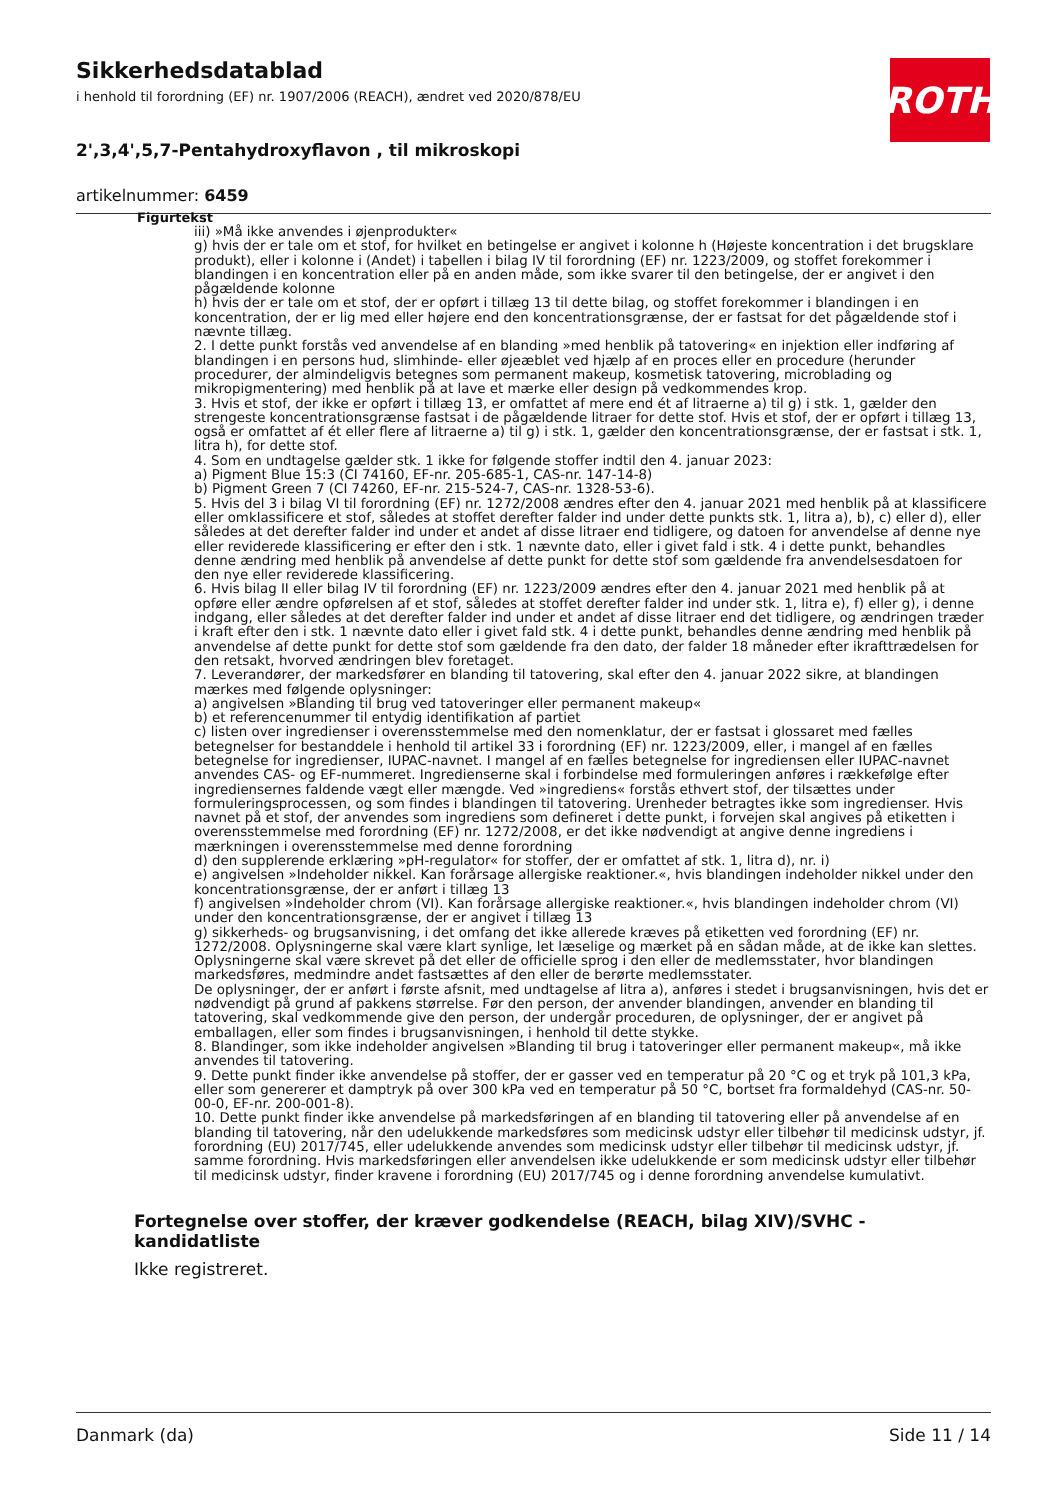Sikkerhedsdatablad
i henhold til forordning (EF) nr. 1907/2006 (REACH), ændret ved 2020/878/EU
2',3,4',5,7-Pentahydroxyflavon , til mikroskopi
artikelnummer: 6459
ROTH
Figurtekst
iii) »Må ikke anvendes i øjenprodukter«
g) hvis der er tale om et stof, for hvilket en betingelse er angivet i kolonne h (Højeste koncentration i det brugsklare produkt), eller i kolonne i (Andet) i tabellen i bilag IV til forordning (EF) nr. 1223/2009, og stoffet forekommer i blandingen i en koncentration eller på en anden måde, som ikke svarer til den betingelse, der er angivet i den pågældende kolonne
h) hvis der er tale om et stof, der er opført i tillæg 13 til dette bilag, og stoffet forekommer i blandingen i en koncentration, der er lig med eller højere end den koncentrationsgrænse, der er fastsat for det pågældende stof i nævnte tillæg.
2. I dette punkt forstås ved anvendelse af en blanding »med henblik på tatovering« en injektion eller indføring af blandingen i en persons hud, slimhinde- eller øjeæblet ved hjælp af en proces eller en procedure (herunder procedurer, der almindeligvis betegnes som permanent makeup, kosmetisk tatovering, microblading og mikropigmentering) med henblik på at lave et mærke eller design på vedkommendes krop.
3. Hvis et stof, der ikke er opført i tillæg 13, er omfattet af mere end ét af litraerne a) til g) i stk. 1, gælder den strengeste koncentrationsgrænse fastsat i de pågældende litraer for dette stof. Hvis et stof, der er opført i tillæg 13, også er omfattet af ét eller flere af litraerne a) til g) i stk. 1, gælder den koncentrationsgrænse, der er fastsat i stk. 1, litra h), for dette stof.
4. Som en undtagelse gælder stk. 1 ikke for følgende stoffer indtil den 4. januar 2023:
a) Pigment Blue 15:3 (CI 74160, EF-nr. 205-685-1, CAS-nr. 147-14-8)
b) Pigment Green 7 (CI 74260, EF-nr. 215-524-7, CAS-nr. 1328-53-6).
5. Hvis del 3 i bilag VI til forordning (EF) nr. 1272/2008 ændres efter den 4. januar 2021 med henblik på at klassificere eller omklassificere et stof, således at stoffet derefter falder ind under dette punkts stk. 1, litra a), b), c) eller d), eller således at det derefter falder ind under et andet af disse litraer end tidligere, og datoen for anvendelse af denne nye eller reviderede klassificering er efter den i stk. 1 nævnte dato, eller i givet fald i stk. 4 i dette punkt, behandles denne ændring med henblik på anvendelse af dette punkt for dette stof som gældende fra anvendelsesdatoen for den nye eller reviderede klassificering.
6. Hvis bilag II eller bilag IV til forordning (EF) nr. 1223/2009 ændres efter den 4. januar 2021 med henblik på at opføre eller ændre opførelsen af et stof, således at stoffet derefter falder ind under stk. 1, litra e), f) eller g), i denne indgang, eller således at det derefter falder ind under et andet af disse litraer end det tidligere, og ændringen træder i kraft efter den i stk. 1 nævnte dato eller i givet fald stk. 4 i dette punkt, behandles denne ændring med henblik på anvendelse af dette punkt for dette stof som gældende fra den dato, der falder 18 måneder efter ikrafttrædelsen for den retsakt, hvorved ændringen blev foretaget.
7. Leverandører, der markedsfører en blanding til tatovering, skal efter den 4. januar 2022 sikre, at blandingen mærkes med følgende oplysninger:
a) angivelsen »Blanding til brug ved tatoveringer eller permanent makeup«
b) et referencenummer til entydig identifikation af partiet
c) listen over ingredienser i overensstemmelse med den nomenklatur, der er fastsat i glossaret med fælles betegnelser for bestanddele i henhold til artikel 33 i forordning (EF) nr. 1223/2009, eller, i mangel af en fælles betegnelse for ingredienser, IUPAC-navnet. I mangel af en fælles betegnelse for ingrediensen eller IUPAC-navnet anvendes CAS- og EF-nummeret. Ingredienserne skal i forbindelse med formuleringen anføres i rækkefølge efter ingrediensernes faldende vægt eller mængde. Ved »ingrediens« forstås ethvert stof, der tilsættes under formuleringsprocessen, og som findes i blandingen til tatovering. Urenheder betragtes ikke som ingredienser. Hvis navnet på et stof, der anvendes som ingrediens som defineret i dette punkt, i forvejen skal angives på etiketten i overensstemmelse med forordning (EF) nr. 1272/2008, er det ikke nødvendigt at angive denne ingrediens i mærkningen i overensstemmelse med denne forordning
d) den supplerende erklæring »pH-regulator« for stoffer, der er omfattet af stk. 1, litra d), nr. i)
e) angivelsen »Indeholder nikkel. Kan forårsage allergiske reaktioner.«, hvis blandingen indeholder nikkel under den koncentrationsgrænse, der er anført i tillæg 13
f) angivelsen »Indeholder chrom (VI). Kan forårsage allergiske reaktioner.«, hvis blandingen indeholder chrom (VI) under den koncentrationsgrænse, der er angivet i tillæg 13
g) sikkerheds- og brugsanvisning, i det omfang det ikke allerede kræves på etiketten ved forordning (EF) nr. 1272/2008. Oplysningerne skal være klart synlige, let læselige og mærket på en sådan måde, at de ikke kan slettes. Oplysningerne skal være skrevet på det eller de officielle sprog i den eller de medlemsstater, hvor blandingen markedsføres, medmindre andet fastsættes af den eller de berørte medlemsstater.
De oplysninger, der er anført i første afsnit, med undtagelse af litra a), anføres i stedet i brugsanvisningen, hvis det er nødvendigt på grund af pakkens størrelse. Før den person, der anvender blandingen, anvender en blanding til tatovering, skal vedkommende give den person, der undergår proceduren, de oplysninger, der er angivet på emballagen, eller som findes i brugsanvisningen, i henhold til dette stykke.
8. Blandinger, som ikke indeholder angivelsen »Blanding til brug i tatoveringer eller permanent makeup«, må ikke anvendes til tatovering.
9. Dette punkt finder ikke anvendelse på stoffer, der er gasser ved en temperatur på 20 °C og et tryk på 101,3 kPa, eller som genererer et damptryk på over 300 kPa ved en temperatur på 50 °C, bortset fra formaldehyd (CAS-nr. 50-00-0, EF-nr. 200-001-8).
10. Dette punkt finder ikke anvendelse på markedsføringen af en blanding til tatovering eller på anvendelse af en blanding til tatovering, når den udelukkende markedsføres som medicinsk udstyr eller tilbehør til medicinsk udstyr, jf. forordning (EU) 2017/745, eller udelukkende anvendes som medicinsk udstyr eller tilbehør til medicinsk udstyr, jf. samme forordning. Hvis markedsføringen eller anvendelsen ikke udelukkende er som medicinsk udstyr eller tilbehør til medicinsk udstyr, finder kravene i forordning (EU) 2017/745 og i denne forordning anvendelse kumulativt.
Fortegnelse over stoffer, der kræver godkendelse (REACH, bilag XIV)/SVHC - kandidatliste
Ikke registreret.
Danmark (da) Side 11 / 14